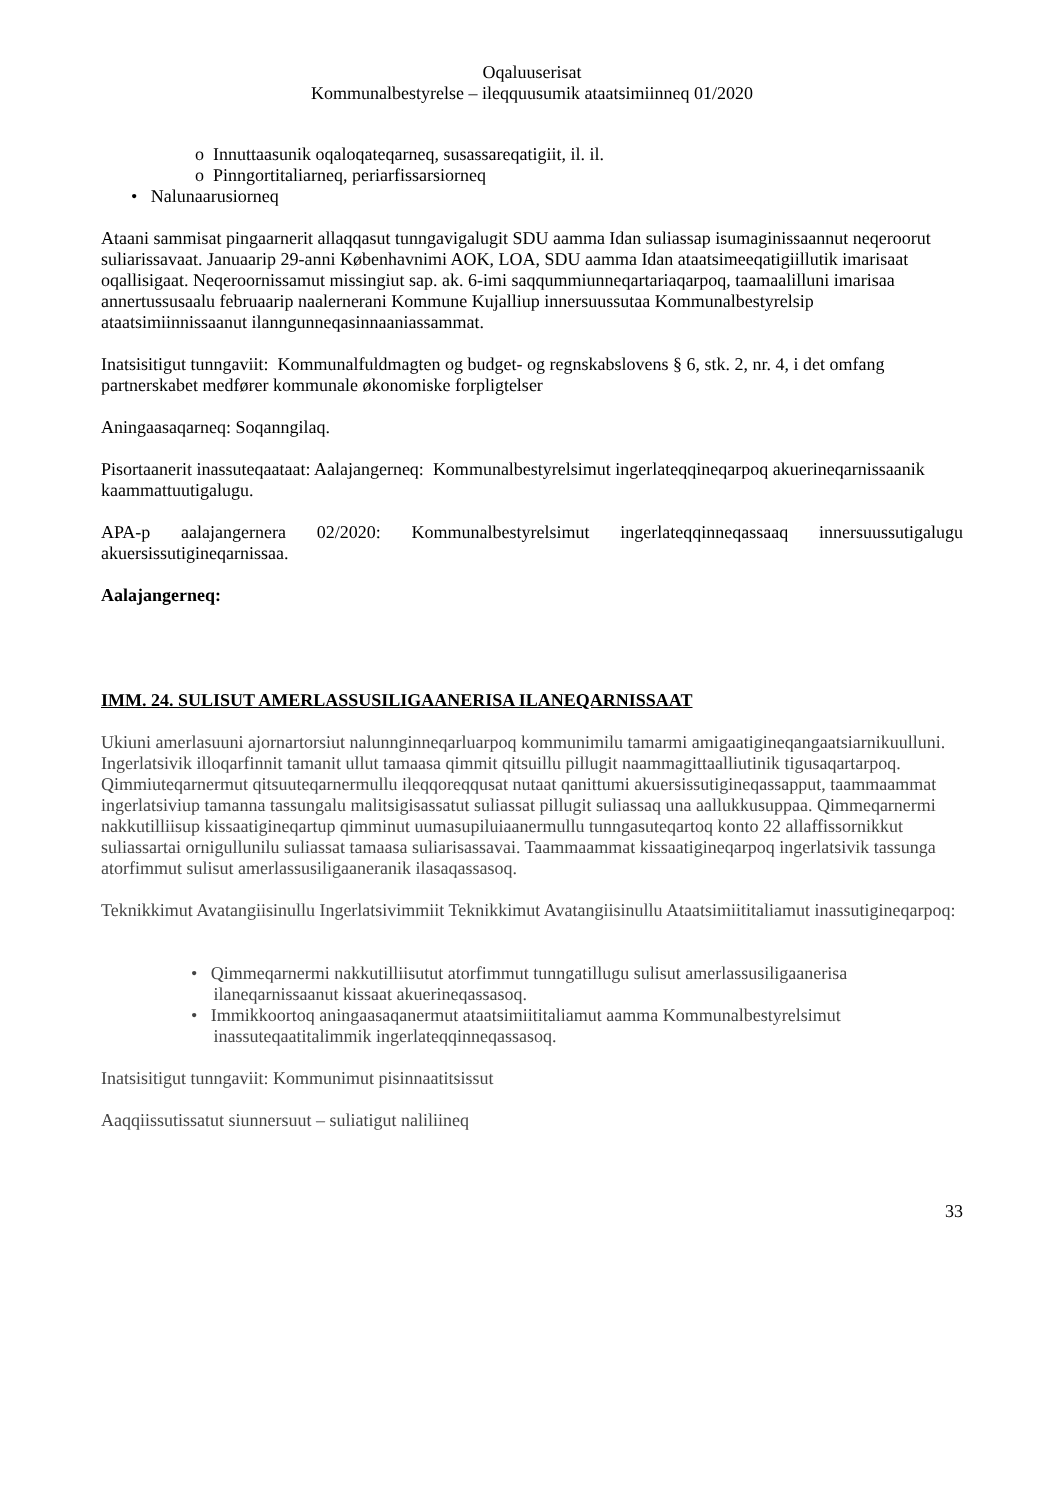Oqaluuserisat
Kommunalbestyrelse – ileqquusumik ataatsimiinneq 01/2020
o Innuttaasunik oqaloqateqarneq, susassareqatigiit, il. il.
o Pinngortitaliarneq, periarfissarsiorneq
• Nalunaarusiorneq
Ataani sammisat pingaarnerit allaqqasut tunngavigalugit SDU aamma Idan suliassap isumaginissaannut neqeroorut suliarissavaat. Januaarip 29-anni Københavnimi AOK, LOA, SDU aamma Idan ataatsimeeqatigiillutik imarisaat oqallisigaat. Neqeroornissamut missingiut sap. ak. 6-imi saqqummiunneqartariaqarpoq, taamaalilluni imarisaa annertussusaalu februaarip naalernerani Kommune Kujalliup innersuussutaa Kommunalbestyrelsip ataatsimiinnissaanut ilanngunneqasinnaaniassammat.
Inatsisitigut tunngaviit: Kommunalfuldmagten og budget- og regnskabslovens § 6, stk. 2, nr. 4, i det omfang partnerskabet medfører kommunale økonomiske forpligtelser
Aningaasaqarneq: Soqanngilaq.
Pisortaanerit inassuteqaataat: Aalajangerneq: Kommunalbestyrelsimut ingerlateqqineqarpoq akuerineqarnissaanik kaammattuutigalugu.
APA-p aalajangernera 02/2020: Kommunalbestyrelsimut ingerlateqqinneqassaaq innersuussutigalugu akuersissutigineqarnissaa.
Aalajangerneq:
IMM. 24. SULISUT AMERLASSUSILIGAANERISA ILANEQARNISSAAT
Ukiuni amerlasuuni ajornartorsiut nalunnginneqarluarpoq kommunimilu tamarmi amigaatigineqangaatsiarnikuulluni. Ingerlatsivik illoqarfinnit tamanit ullut tamaasa qimmit qitsuillu pillugit naammagittaalliutinik tigusaqartarpoq. Qimmiuteqarnermut qitsuuteqarnermullu ileqqoreqqusat nutaat qanittumi akuersissutigineqassapput, taammaammat ingerlatsiviup tamanna tassungalu malitsigisassatut suliassat pillugit suliassaq una aallukkusuppaa. Qimmeqarnermi nakkutilliisup kissaatigineqartup qimminut uumasupiluiaanermullu tunngasuteqartoq konto 22 allaffissornikkut suliassartai ornigullunilu suliassat tamaasa suliarisassavai. Taammaammat kissaatigineqarpoq ingerlatsivik tassunga atorfimmut sulisut amerlassusiligaaneranik ilasaqassasoq.
Teknikkimut Avatangiisinullu Ingerlatsivimmiit Teknikkimut Avatangiisinullu Ataatsimiititaliamut inassutigineqarpoq:
• Qimmeqarnermi nakkutilliisutut atorfimmut tunngatillugu sulisut amerlassusiligaanerisa
ilaneqarnissaanut kissaat akuerineqassasoq.
• Immikkoortoq aningaasaqanermut ataatsimiititaliamut aamma Kommunalbestyrelsimut
inassuteqaatitalimmik ingerlateqqinneqassasoq.
Inatsisitigut tunngaviit: Kommunimut pisinnaatitsissut
Aaqqiissutissatut siunnersuut – suliatigut naliliineq
33